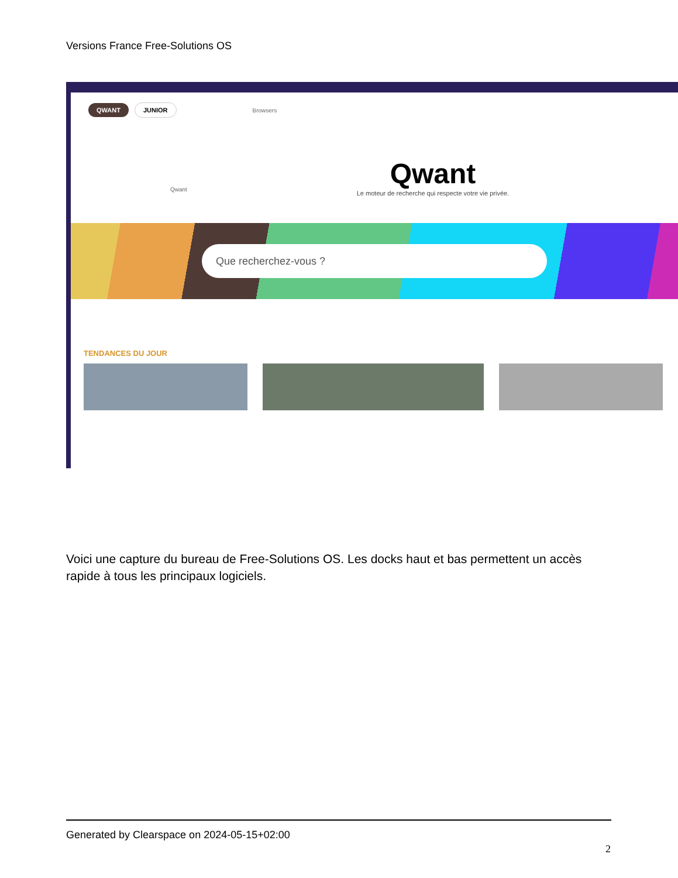Versions France Free-Solutions OS
QWANT JUNIOR Browsers
Qwant
Qwant
Le moteur de recherche qui respecte votre vie privée.
Que recherchez-vous ?
TENDANCES DU JOUR
Voici une capture du bureau de Free-Solutions OS. Les docks haut et bas permettent un accès rapide à tous les principaux logiciels.
Generated by Clearspace on 2024-05-15+02:00
2